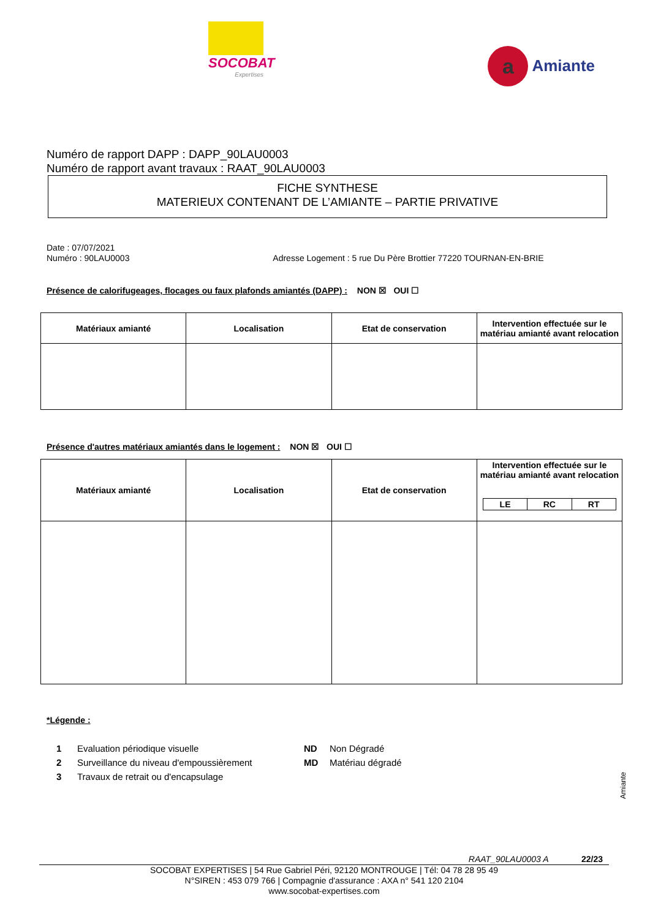SOCOBAT
Expertises
a Amiante
Numéro de rapport DAPP : DAPP_90LAU0003
Numéro de rapport avant travaux : RAAT_90LAU0003
FICHE SYNTHESE
MATERIEUX CONTENANT DE L’AMIANTE – PARTIE PRIVATIVE
Date : 07/07/2021
Numéro : 90LAU0003 Adresse Logement : 5 rue Du Père Brottier 77220 TOURNAN-EN-BRIE
Présence de calorifugeages, flocages ou faux plafonds amiantés (DAPP) : NON ☒ OUI ☐
| Matériaux amianté | Localisation | Etat de conservation | Intervention effectuée sur le matériau amianté avant relocation |
| --- | --- | --- | --- |
Présence d'autres matériaux amiantés dans le logement : NON ☒ OUI ☐
| Matériaux amianté | Localisation | Etat de conservation | Intervention effectuée sur le matériau amianté avant relocation / LE / RC / RT / / --- / --- / --- / |
| --- | --- | --- | --- |
*Légende :
1 Evaluation périodique visuelle ND Non Dégradé 2 Surveillance du niveau d'empoussièrement MD Matériau dégradé 3 Travaux de retrait ou d'encapsulage
Amiante
RAAT_90LAU0003 A 22/23
SOCOBAT EXPERTISES | 54 Rue Gabriel Péri, 92120 MONTROUGE | Tél: 04 78 28 95 49
N°SIREN : 453 079 766 | Compagnie d'assurance : AXA n° 541 120 2104
www.socobat-expertises.com